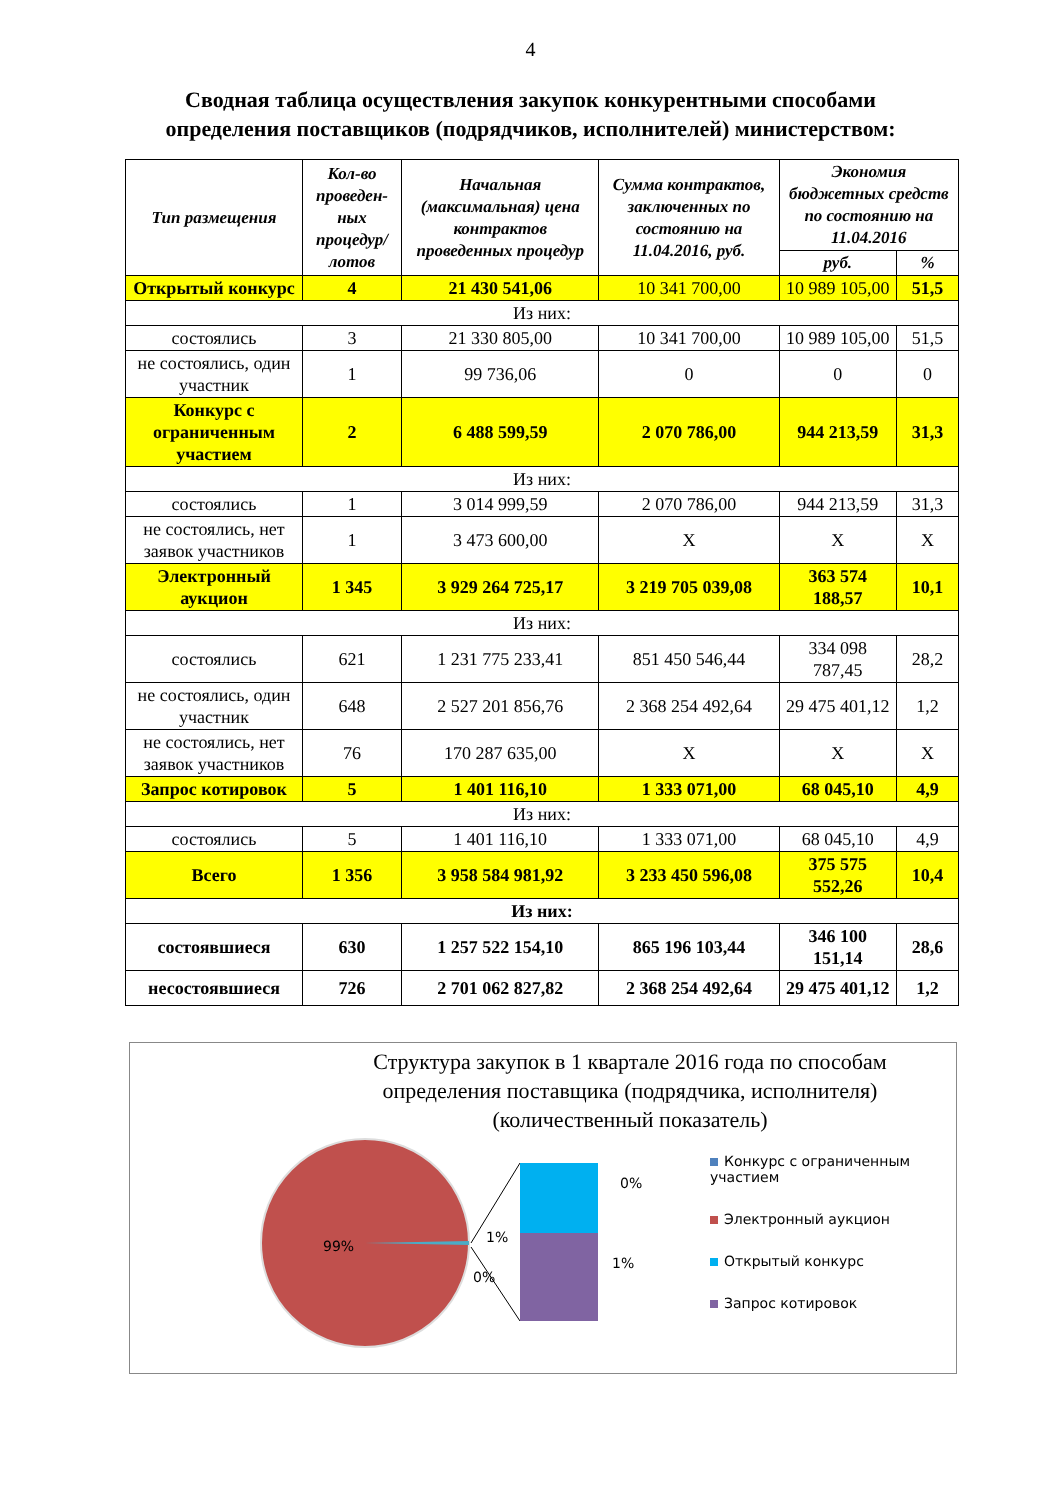4
Сводная таблица осуществления закупок конкурентными способами
определения поставщиков (подрядчиков, исполнителей) министерством:
| Тип размещения | Кол-во проведен-ных процедур/ лотов | Начальная (максимальная) цена контрактов проведенных процедур | Сумма контрактов, заключенных по состоянию на 11.04.2016, руб. | Экономия бюджетных средств по состоянию на 11.04.2016 | |
| --- | --- | --- | --- | --- | --- |
| | | | | руб. | % |
| Открытый конкурс | 4 | 21 430 541,06 | 10 341 700,00 | 10 989 105,00 | 51,5 |
| Из них: | | | | | |
| состоялись | 3 | 21 330 805,00 | 10 341 700,00 | 10 989 105,00 | 51,5 |
| не состоялись, один участник | 1 | 99 736,06 | 0 | 0 | 0 |
| Конкурс с ограниченным участием | 2 | 6 488 599,59 | 2 070 786,00 | 944 213,59 | 31,3 |
| Из них: | | | | | |
| состоялись | 1 | 3 014 999,59 | 2 070 786,00 | 944 213,59 | 31,3 |
| не состоялись, нет заявок участников | 1 | 3 473 600,00 | X | X | X |
| Электронный аукцион | 1 345 | 3 929 264 725,17 | 3 219 705 039,08 | 363 574 188,57 | 10,1 |
| Из них: | | | | | |
| состоялись | 621 | 1 231 775 233,41 | 851 450 546,44 | 334 098 787,45 | 28,2 |
| не состоялись, один участник | 648 | 2 527 201 856,76 | 2 368 254 492,64 | 29 475 401,12 | 1,2 |
| не состоялись, нет заявок участников | 76 | 170 287 635,00 | X | X | X |
| Запрос котировок | 5 | 1 401 116,10 | 1 333 071,00 | 68 045,10 | 4,9 |
| Из них: | | | | | |
| состоялись | 5 | 1 401 116,10 | 1 333 071,00 | 68 045,10 | 4,9 |
| Всего | 1 356 | 3 958 584 981,92 | 3 233 450 596,08 | 375 575 552,26 | 10,4 |
| Из них: | | | | | |
| состоявшиеся | 630 | 1 257 522 154,10 | 865 196 103,44 | 346 100 151,14 | 28,6 |
| несостоявшиеся | 726 | 2 701 062 827,82 | 2 368 254 492,64 | 29 475 401,12 | 1,2 |
Структура закупок в 1 квартале 2016 года по способам определения поставщика (подрядчика, исполнителя) (количественный показатель)
99%
1%
0%
0%
1%
Конкурс с ограниченным участием
Электронный аукцион
Открытый конкурс
Запрос котировок